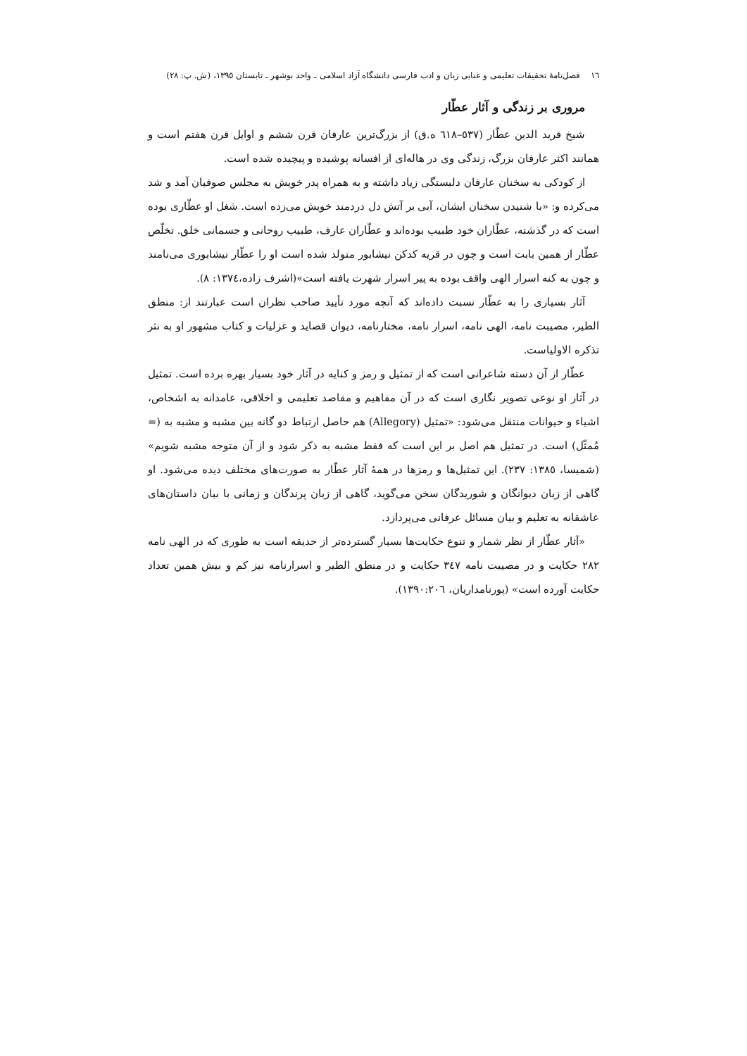١٦ فصل‌نامهٔ تحقیقات تعلیمی و غنایی زبان و ادب فارسی دانشگاه آزاد اسلامی ـ واحد بوشهر ـ تابستان ١٣٩٥، (ش. پ: ٢٨)
مروری بر زندگی و آثار عطّار
شیخ فرید الدین عطّار (٥٣٧–٦١٨ ه.ق) از بزرگ‌ترین عارفان قرن ششم و اوایل قرن هفتم است و همانند اکثر عارفان بزرگ، زندگی وی در هاله‌ای از افسانه پوشیده و پیچیده شده است.
از کودکی به سخنان عارفان دلبستگی زیاد داشته و به همراه پدر خویش به مجلس صوفیان آمد و شد می‌کرده و: «با شنیدن سخنان ایشان، آبی بر آتش دل دردمند خویش می‌زده است. شغل او عطّاری بوده است که در گذشته، عطّاران خود طبیب بوده‌اند و عطّاران عارف، طبیب روحانی و جسمانی خلق. تخلّص عطّار از همین بابت است و چون در قریه کدکن نیشابور متولد شده است او را عطّار نیشابوری می‌نامند و چون به کنه اسرار الهی واقف بوده به پیر اسرار شهرت یافته است»(اشرف زاده،١٣٧٤: ٨).
آثار بسیاری را به عطّار نسبت داده‌اند که آنچه مورد تأیید صاحب نظران است عبارتند از: منطق الطیر، مصیبت نامه، الهی نامه، اسرار نامه، مختارنامه، دیوان قصاید و غزلیات و کتاب مشهور او به نثر تذکره الاولیاست.
عطّار از آن دسته شاعرانی است که از تمثیل و رمز و کنایه در آثار خود بسیار بهره برده است. تمثیل در آثار او نوعی تصویر نگاری است که در آن مفاهیم و مقاصد تعلیمی و اخلاقی، عامدانه به اشخاص، اشیاء و حیوانات منتقل می‌شود: «تمثیل (Allegory) هم حاصل ارتباط دو گانه بین مشبه و مشبه به (= مُمثّل) است. در تمثیل هم اصل بر این است که فقط مشبه به ذکر شود و از آن متوجه مشبه شویم» (شمیسا، ١٣٨٥: ٢٣٧). این تمثیل‌ها و رمزها در همهٔ آثار عطّار به صورت‌های مختلف دیده می‌شود. او گاهی از زبان دیوانگان و شوریدگان سخن می‌گوید، گاهی از زبان پرندگان و زمانی با بیان داستان‌های عاشقانه به تعلیم و بیان مسائل عرفانی می‌پردازد.
«آثار عطّار از نظر شمار و تنوع حکایت‌ها بسیار گسترده‌تر از حدیقه است به طوری که در الهی نامه ٢٨٢ حکایت و در مصیبت نامه ٣٤٧ حکایت و در منطق الطیر و اسرارنامه نیز کم و بیش همین تعداد حکایت آورده است» (پورنامداریان، ١٣٩٠:٢٠٦).